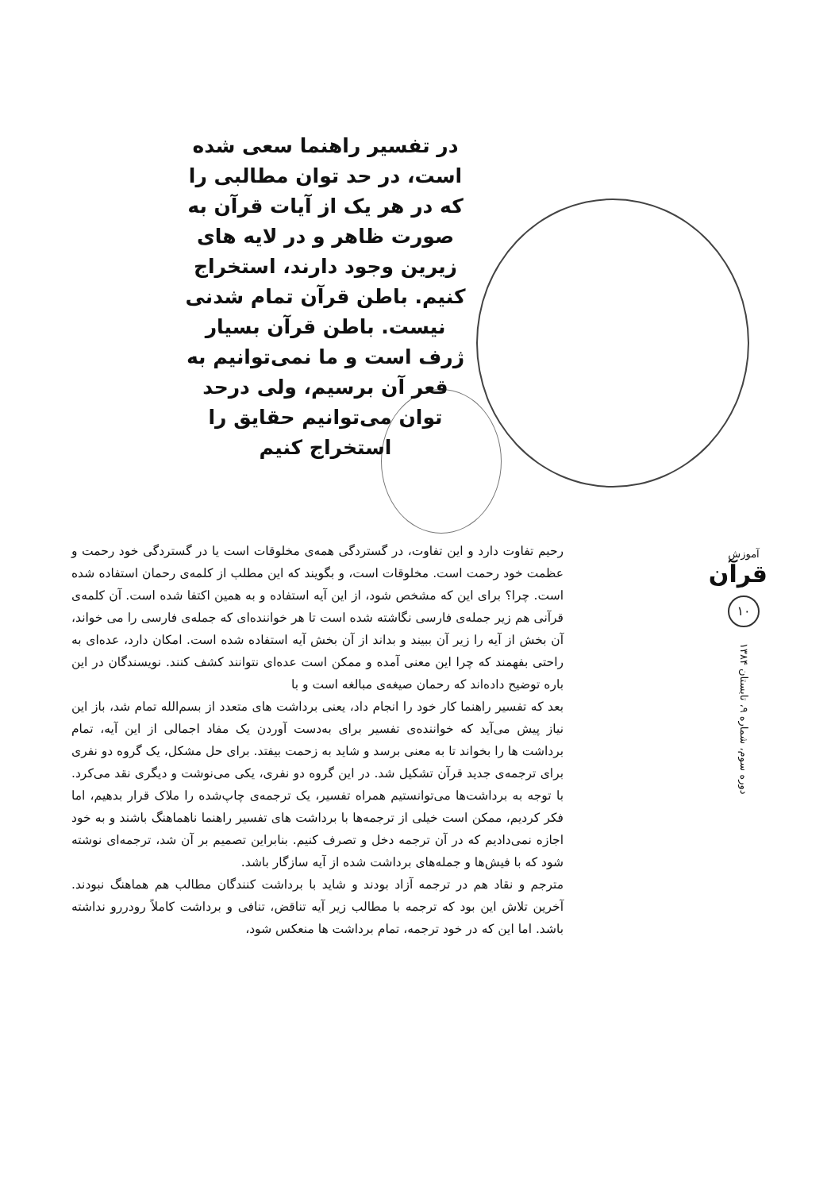در تفسیر راهنما سعی شده است، در حد توان مطالبی را که در هر یک از آیات قرآن به صورت ظاهر و در لایه های زیرین وجود دارند، استخراج کنیم. باطن قرآن تمام شدنی نیست. باطن قرآن بسیار ژرف است و ما نمی‌توانیم به قعر آن برسیم، ولی درحد توان می‌توانیم حقایق را استخراج کنیم
رحیم تفاوت دارد و این تفاوت، در گستردگی همه‌ی مخلوقات است یا در گستردگی خود رحمت و عظمت خود رحمت است. مخلوقات است، و بگویند که این مطلب از کلمه‌ی رحمان استفاده شده است. چرا؟ برای این که مشخص شود، از این آیه استفاده و به همین اکتفا شده است. آن کلمه‌ی قرآنی هم زیر جمله‌ی فارسی نگاشته شده است تا هر خواننده‌ای که جمله‌ی فارسی را می خواند، آن بخش از آیه را زیر آن ببیند و بداند از آن بخش آیه استفاده شده است. امکان دارد، عده‌ای به راحتی بفهمند که چرا این معنی آمده و ممکن است عده‌ای نتوانند کشف کنند. نویسندگان در این باره توضیح داده‌اند که رحمان صیغه‌ی مبالغه است و با
بعد که تفسیر راهنما کار خود را انجام داد، یعنی برداشت های متعدد از بسم‌الله تمام شد، باز این نیاز پیش می‌آید که خواننده‌ی تفسیر برای به‌دست آوردن یک مفاد اجمالی از این آیه، تمام برداشت ها را بخواند تا به معنی برسد و شاید به زحمت بیفتد. برای حل مشکل، یک گروه دو نفری برای ترجمه‌ی جدید قرآن تشکیل شد. در این گروه دو نفری، یکی می‌نوشت و دیگری نقد می‌کرد. با توجه به برداشت‌ها می‌توانستیم همراه تفسیر، یک ترجمه‌ی چاپ‌شده را ملاک قرار بدهیم، اما فکر کردیم، ممکن است خیلی از ترجمه‌ها با برداشت های تفسیر راهنما ناهماهنگ باشند و به خود اجازه نمی‌دادیم که در آن ترجمه دخل و تصرف کنیم. بنابراین تصمیم بر آن شد، ترجمه‌ای نوشته شود که با فیش‌ها و جمله‌های برداشت شده از آیه سازگار باشد.
مترجم و نقاد هم در ترجمه آزاد بودند و شاید با برداشت کنندگان مطالب هم هماهنگ نبودند. آخرین تلاش این بود که ترجمه با مطالب زیر آیه تناقض، تنافی و برداشت کاملاً رودررو نداشته باشد. اما این که در خود ترجمه، تمام برداشت ها منعکس شود،
آموزش
قرآن
۱۰
دوره سوم، شماره ۹، تابستان ۱۳۸۴